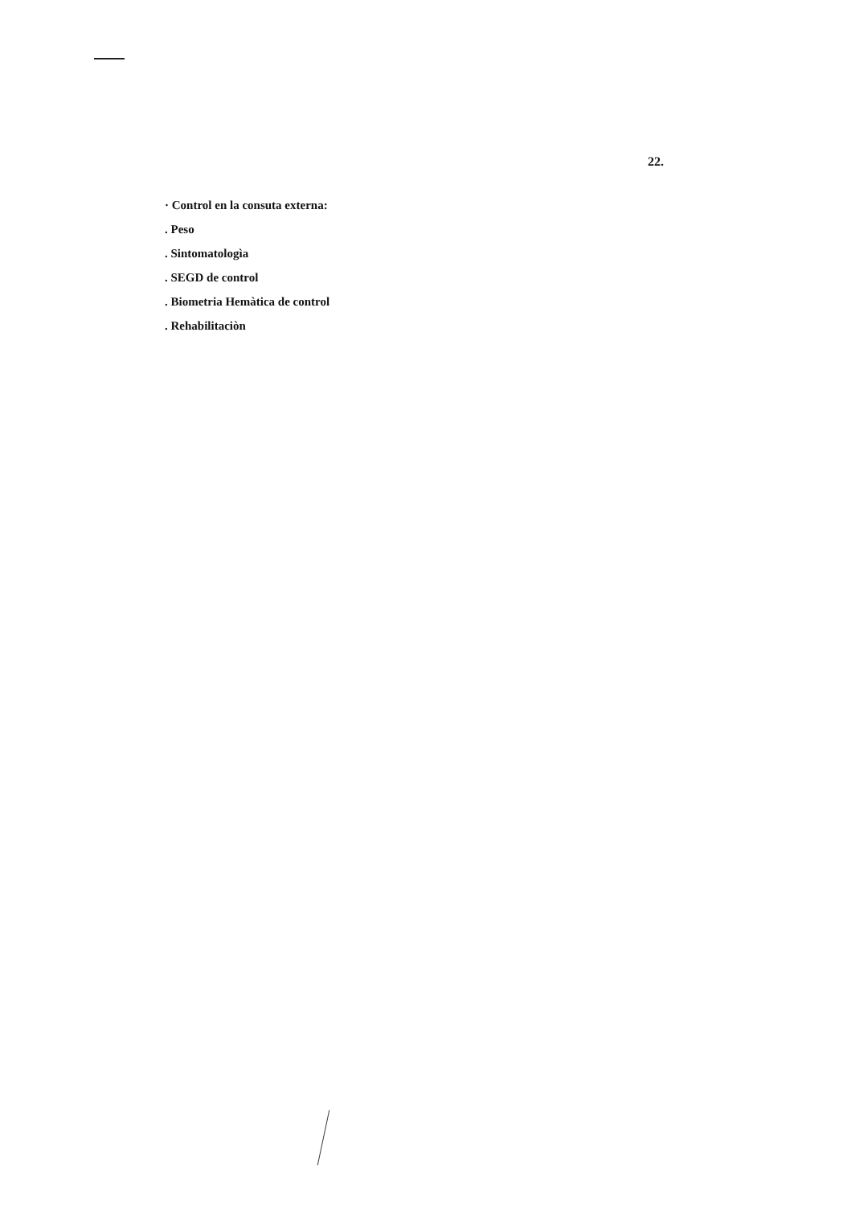22.
· Control en la consuta externa:
. Peso
. Sintomatologìa
. SEGD de control
. Biometria Hemàtica de control
. Rehabilitaciòn